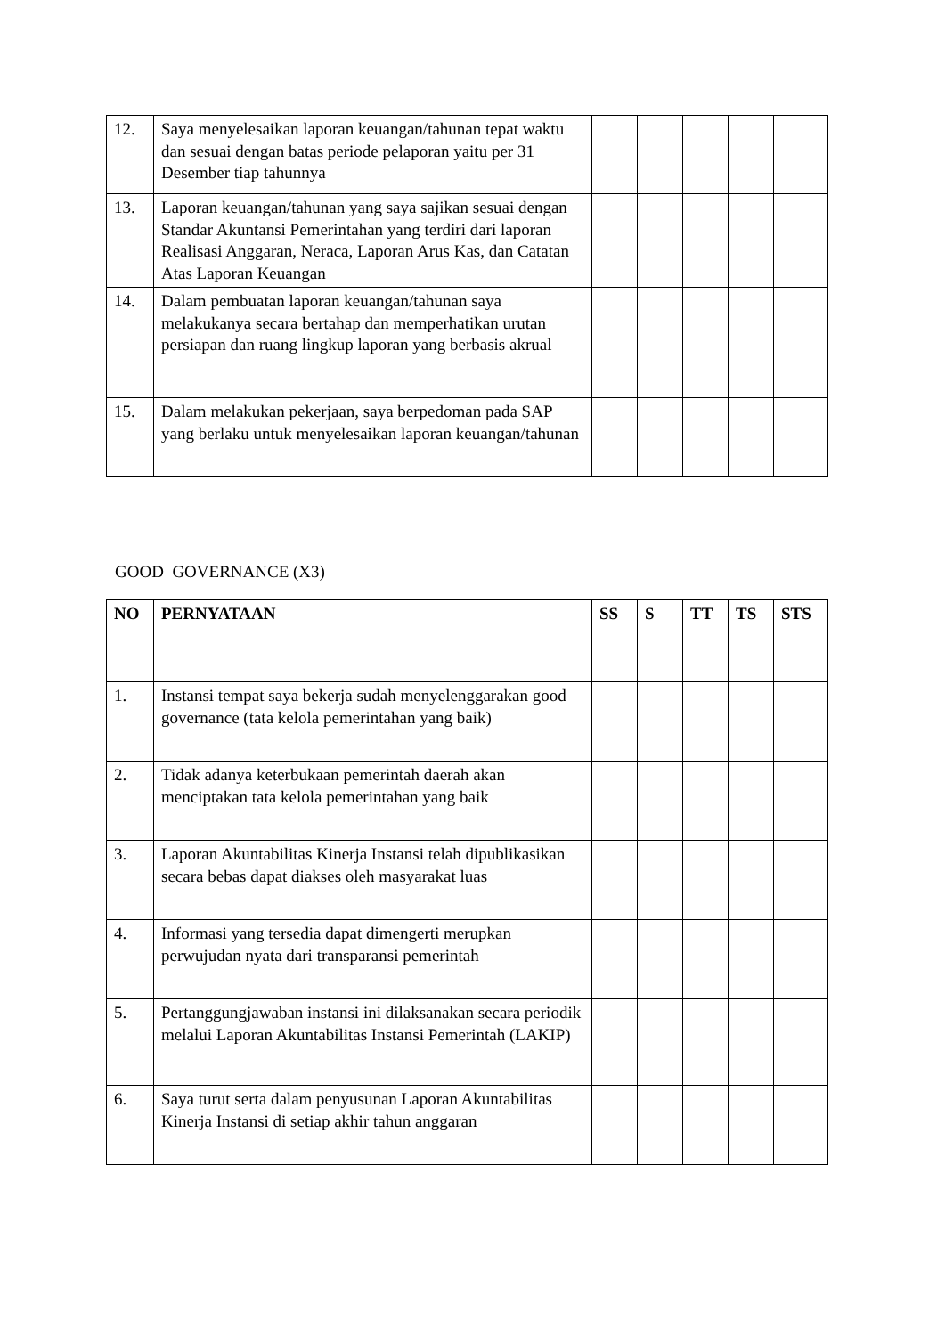| 12. | Saya menyelesaikan laporan keuangan/tahunan tepat waktu dan sesuai dengan batas periode pelaporan yaitu per 31 Desember tiap tahunnya | | | | | |
| 13. | Laporan keuangan/tahunan yang saya sajikan sesuai dengan Standar Akuntansi Pemerintahan yang terdiri dari laporan Realisasi Anggaran, Neraca, Laporan Arus Kas, dan Catatan Atas Laporan Keuangan | | | | | |
| 14. | Dalam pembuatan laporan keuangan/tahunan saya melakukanya secara bertahap dan memperhatikan urutan persiapan dan ruang lingkup laporan yang berbasis akrual | | | | | |
| 15. | Dalam melakukan pekerjaan, saya berpedoman pada SAP yang berlaku untuk menyelesaikan laporan keuangan/tahunan | | | | | |
GOOD GOVERNANCE (X3)
| NO | PERNYATAAN | SS | S | TT | TS | STS |
| --- | --- | --- | --- | --- | --- | --- |
| 1. | Instansi tempat saya bekerja sudah menyelenggarakan good governance (tata kelola pemerintahan yang baik) | | | | | |
| 2. | Tidak adanya keterbukaan pemerintah daerah akan menciptakan tata kelola pemerintahan yang baik | | | | | |
| 3. | Laporan Akuntabilitas Kinerja Instansi telah dipublikasikan secara bebas dapat diakses oleh masyarakat luas | | | | | |
| 4. | Informasi yang tersedia dapat dimengerti merupkan perwujudan nyata dari transparansi pemerintah | | | | | |
| 5. | Pertanggungjawaban instansi ini dilaksanakan secara periodik melalui Laporan Akuntabilitas Instansi Pemerintah (LAKIP) | | | | | |
| 6. | Saya turut serta dalam penyusunan Laporan Akuntabilitas Kinerja Instansi di setiap akhir tahun anggaran | | | | | |